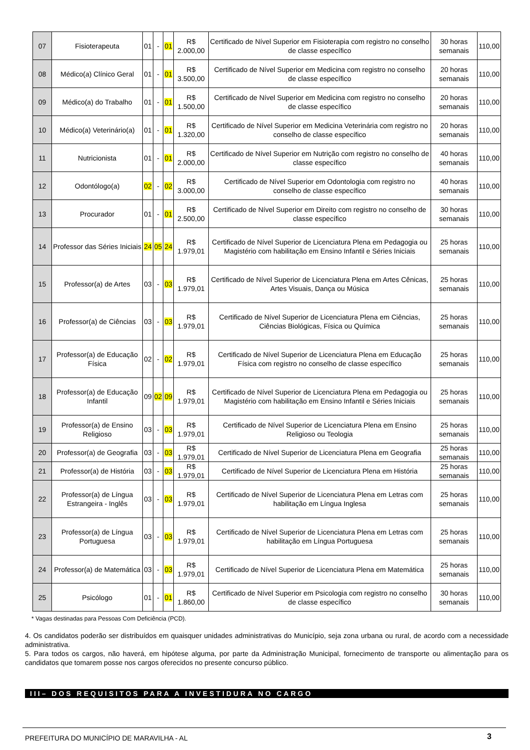| 07 | Fisioterapeuta | 01 | - | 01 | R$ 2.000,00 | Certificado de Nível Superior em Fisioterapia com registro no conselho de classe específico | 30 horas semanais | 110,00 |
| 08 | Médico(a) Clínico Geral | 01 | - | 01 | R$ 3.500,00 | Certificado de Nível Superior em Medicina com registro no conselho de classe específico | 20 horas semanais | 110,00 |
| 09 | Médico(a) do Trabalho | 01 | - | 01 | R$ 1.500,00 | Certificado de Nível Superior em Medicina com registro no conselho de classe específico | 20 horas semanais | 110,00 |
| 10 | Médico(a) Veterinário(a) | 01 | - | 01 | R$ 1.320,00 | Certificado de Nível Superior em Medicina Veterinária com registro no conselho de classe específico | 20 horas semanais | 110,00 |
| 11 | Nutricionista | 01 | - | 01 | R$ 2.000,00 | Certificado de Nível Superior em Nutrição com registro no conselho de classe específico | 40 horas semanais | 110,00 |
| 12 | Odontólogo(a) | 02 | - | 02 | R$ 3.000,00 | Certificado de Nível Superior em Odontologia com registro no conselho de classe específico | 40 horas semanais | 110,00 |
| 13 | Procurador | 01 | - | 01 | R$ 2.500,00 | Certificado de Nível Superior em Direito com registro no conselho de classe específico | 30 horas semanais | 110,00 |
| 14 | Professor das Séries Iniciais | 24 | 05 | 24 | R$ 1.979,01 | Certificado de Nível Superior de Licenciatura Plena em Pedagogia ou Magistério com habilitação em Ensino Infantil e Séries Iniciais | 25 horas semanais | 110,00 |
| 15 | Professor(a) de Artes | 03 | - | 03 | R$ 1.979,01 | Certificado de Nível Superior de Licenciatura Plena em Artes Cênicas, Artes Visuais, Dança ou Música | 25 horas semanais | 110,00 |
| 16 | Professor(a) de Ciências | 03 | - | 03 | R$ 1.979,01 | Certificado de Nível Superior de Licenciatura Plena em Ciências, Ciências Biológicas, Física ou Química | 25 horas semanais | 110,00 |
| 17 | Professor(a) de Educação Física | 02 | - | 02 | R$ 1.979,01 | Certificado de Nível Superior de Licenciatura Plena em Educação Física com registro no conselho de classe específico | 25 horas semanais | 110,00 |
| 18 | Professor(a) de Educação Infantil | 09 | 02 | 09 | R$ 1.979,01 | Certificado de Nível Superior de Licenciatura Plena em Pedagogia ou Magistério com habilitação em Ensino Infantil e Séries Iniciais | 25 horas semanais | 110,00 |
| 19 | Professor(a) de Ensino Religioso | 03 | - | 03 | R$ 1.979,01 | Certificado de Nível Superior de Licenciatura Plena em Ensino Religioso ou Teologia | 25 horas semanais | 110,00 |
| 20 | Professor(a) de Geografia | 03 | - | 03 | R$ 1.979,01 | Certificado de Nível Superior de Licenciatura Plena em Geografia | 25 horas semanais | 110,00 |
| 21 | Professor(a) de História | 03 | - | 03 | R$ 1.979,01 | Certificado de Nível Superior de Licenciatura Plena em História | 25 horas semanais | 110,00 |
| 22 | Professor(a) de Língua Estrangeira - Inglês | 03 | - | 03 | R$ 1.979,01 | Certificado de Nível Superior de Licenciatura Plena em Letras com habilitação em Língua Inglesa | 25 horas semanais | 110,00 |
| 23 | Professor(a) de Língua Portuguesa | 03 | - | 03 | R$ 1.979,01 | Certificado de Nível Superior de Licenciatura Plena em Letras com habilitação em Língua Portuguesa | 25 horas semanais | 110,00 |
| 24 | Professor(a) de Matemática | 03 | - | 03 | R$ 1.979,01 | Certificado de Nível Superior de Licenciatura Plena em Matemática | 25 horas semanais | 110,00 |
| 25 | Psicólogo | 01 | - | 01 | R$ 1.860,00 | Certificado de Nível Superior em Psicologia com registro no conselho de classe específico | 30 horas semanais | 110,00 |
* Vagas destinadas para Pessoas Com Deficiência (PCD).
4. Os candidatos poderão ser distribuídos em quaisquer unidades administrativas do Município, seja zona urbana ou rural, de acordo com a necessidade administrativa.
5. Para todos os cargos, não haverá, em hipótese alguma, por parte da Administração Municipal, fornecimento de transporte ou alimentação para os candidatos que tomarem posse nos cargos oferecidos no presente concurso público.
III– DOS REQUISITOS PARA A INVESTIDURA NO CARGO
PREFEITURA DO MUNICÍPIO DE MARAVILHA - AL
3